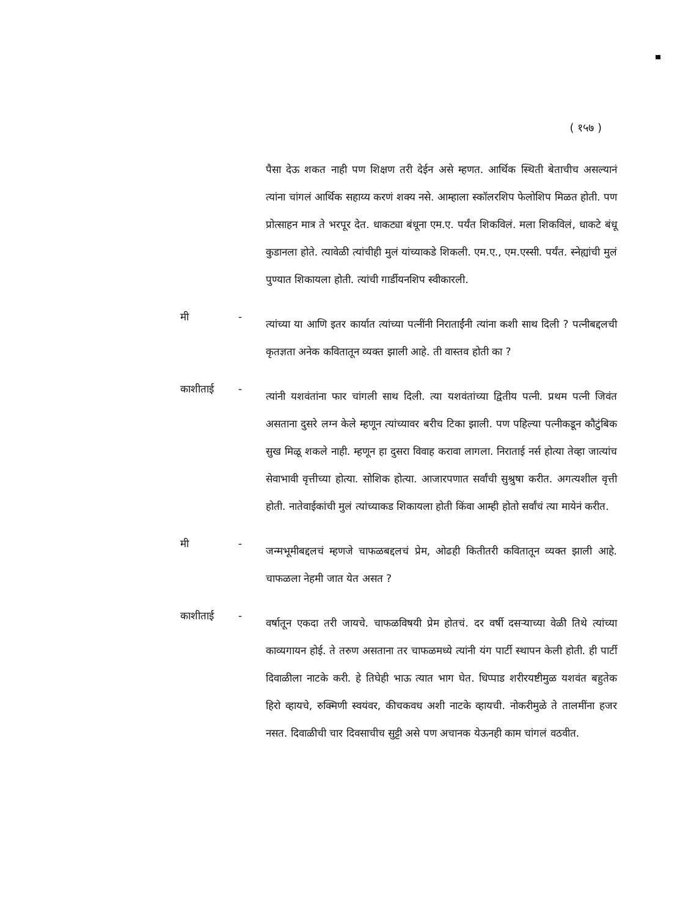( १५७ )
पैसा देऊ शकत नाही पण शिक्षण तरी देईन असे म्हणत. आर्थिक स्थिती बेताचीच असल्यानं त्यांना चांगलं आर्थिक सहाय्य करणं शक्य नसे. आम्हाला स्कॉलरशिप फेलोशिप मिळत होती. पण प्रोत्साहन मात्र ते भरपूर देत. धाकट्या बंधूना एम.ए. पर्यंत शिकविलं. मला शिकविलं, धाकटे बंधू कुडानला होते. त्यावेळी त्यांचीही मुलं यांच्याकडे शिकली. एम.ए., एम.एस्सी. पर्यंत. स्नेह्यांची मुलं पुण्यात शिकायला होती. त्यांची गार्डीयनशिप स्वीकारली.
मी -
त्यांच्या या आणि इतर कार्यात त्यांच्या पत्नींनी निराताईंनी त्यांना कशी साथ दिली ? पत्नीबद्दलची कृतज्ञता अनेक कवितातून व्यक्त झाली आहे. ती वास्तव होती का ?
काशीताई -
त्यांनी यशवंतांना फार चांगली साथ दिली. त्या यशवंतांच्या द्वितीय पत्नी. प्रथम पत्नी जिवंत असताना दुसरे लग्न केले म्हणून त्यांच्यावर बरीच टिका झाली. पण पहिल्या पत्नीकडून कौटुंबिक सुख मिळू शकले नाही. म्हणून हा दुसरा विवाह करावा लागला. निराताई नर्स होत्या तेव्हा जात्यांच सेवाभावी वृत्तीच्या होत्या. सोशिक होत्या. आजारपणात सर्वांची सुश्रुषा करीत. अगत्यशील वृत्ती होती. नातेवाईकांची मुलं त्यांच्याकड शिकायला होती किंवा आम्ही होतो सर्वांचं त्या मायेनं करीत.
मी -
जन्मभूमीबद्दलचं म्हणजे चाफळबद्दलचं प्रेम, ओढही कितीतरी कवितातून व्यक्त झाली आहे. चाफळला नेहमी जात येत असत ?
काशीताई -
वर्षातून एकदा तरी जायचे. चाफळविषयी प्रेम होतचं. दर वर्षी दसऱ्याच्या वेळी तिथे त्यांच्या काव्यगायन होई. ते तरुण असताना तर चाफळमध्ये त्यांनी यंग पार्टी स्थापन केली होती. ही पार्टी दिवाळीला नाटके करी. हे तिघेही भाऊ त्यात भाग घेत. धिप्पाड शरीरयष्टीमुळ यशवंत बहुतेक हिरो व्हायचे, रुक्मिणी स्वयंवर, कीचकवध अशी नाटके व्हायची. नोकरीमुळे ते तालमींना हजर नसत. दिवाळीची चार दिवसाचीच सुट्टी असे पण अचानक येऊनही काम चांगलं वठवीत.